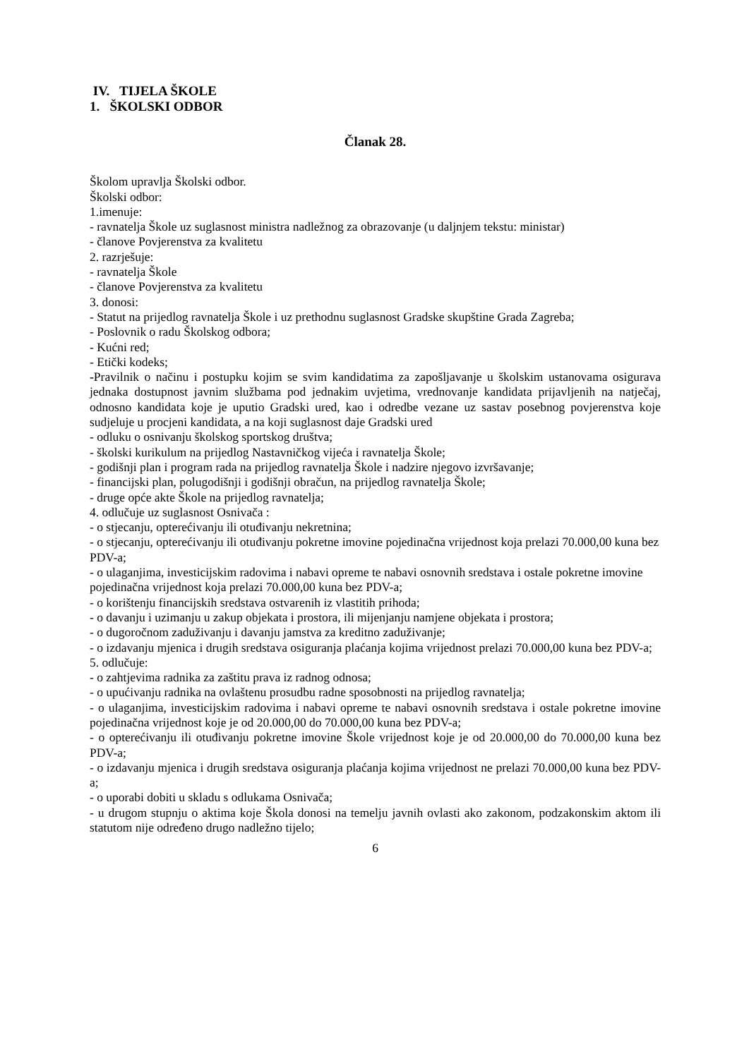IV. TIJELA ŠKOLE
1. ŠKOLSKI ODBOR
Članak 28.
Školom upravlja Školski odbor.
Školski odbor:
1.imenuje:
- ravnatelja Škole uz suglasnost ministra nadležnog za obrazovanje (u daljnjem tekstu: ministar)
- članove Povjerenstva za kvalitetu
2. razrješuje:
- ravnatelja Škole
- članove Povjerenstva za kvalitetu
3. donosi:
- Statut na prijedlog ravnatelja Škole i uz prethodnu suglasnost Gradske skupštine Grada Zagreba;
- Poslovnik o radu Školskog odbora;
- Kućni red;
- Etički kodeks;
-Pravilnik o načinu i postupku kojim se svim kandidatima za zapošljavanje u školskim ustanovama osigurava jednaka dostupnost javnim službama pod jednakim uvjetima, vrednovanje kandidata prijavljenih na natječaj, odnosno kandidata koje je uputio Gradski ured, kao i odredbe vezane uz sastav posebnog povjerenstva koje sudjeluje u procjeni kandidata, a na koji suglasnost daje Gradski ured
- odluku o osnivanju školskog sportskog društva;
- školski kurikulum na prijedlog Nastavničkog vijeća i ravnatelja Škole;
- godišnji plan i program rada na prijedlog ravnatelja Škole i nadzire njegovo izvršavanje;
- financijski plan, polugodišnji i godišnji obračun, na prijedlog ravnatelja Škole;
- druge opće akte Škole na prijedlog ravnatelja;
4. odlučuje uz suglasnost Osnivača :
- o stjecanju, opterećivanju ili otuđivanju nekretnina;
- o stjecanju, opterećivanju ili otuđivanju pokretne imovine pojedinačna vrijednost koja prelazi 70.000,00 kuna bez PDV-a;
- o ulaganjima, investicijskim radovima i nabavi opreme te nabavi osnovnih sredstava i ostale pokretne imovine pojedinačna vrijednost koja prelazi 70.000,00 kuna bez PDV-a;
- o korištenju financijskih sredstava ostvarenih iz vlastitih prihoda;
- o davanju i uzimanju u zakup objekata i prostora, ili mijenjanju namjene objekata i prostora;
- o dugoročnom zaduživanju i davanju jamstva za kreditno zaduživanje;
- o izdavanju mjenica i drugih sredstava osiguranja plaćanja kojima vrijednost prelazi 70.000,00 kuna bez PDV-a;
5. odlučuje:
- o zahtjevima radnika za zaštitu prava iz radnog odnosa;
- o upućivanju radnika na ovlaštenu prosudbu radne sposobnosti na prijedlog ravnatelja;
- o ulaganjima, investicijskim radovima i nabavi opreme te nabavi osnovnih sredstava i ostale pokretne imovine pojedinačna vrijednost koje je od 20.000,00 do 70.000,00 kuna bez PDV-a;
- o opterećivanju ili otuđivanju pokretne imovine Škole vrijednost koje je od 20.000,00 do 70.000,00 kuna bez PDV-a;
- o izdavanju mjenica i drugih sredstava osiguranja plaćanja kojima vrijednost ne prelazi 70.000,00 kuna bez PDV-a;
- o uporabi dobiti u skladu s odlukama Osnivača;
- u drugom stupnju o aktima koje Škola donosi na temelju javnih ovlasti ako zakonom, podzakonskim aktom ili statutom nije određeno drugo nadležno tijelo;
6